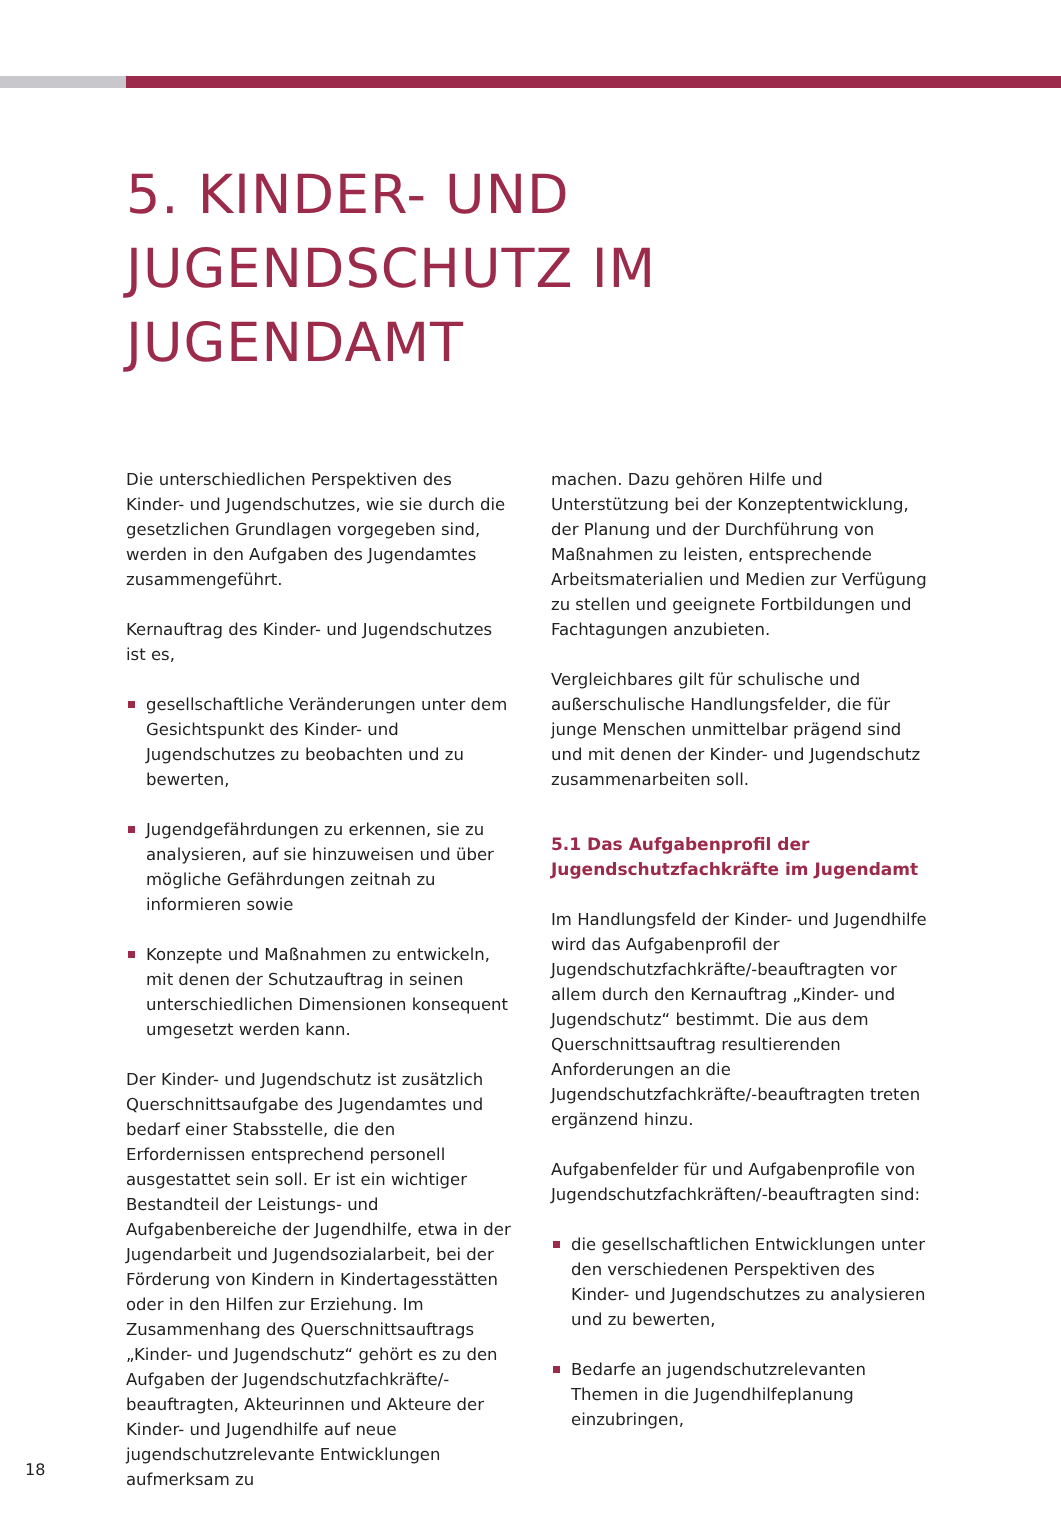5. KINDER- UND
JUGENDSCHUTZ IM
JUGENDAMT
Die unterschiedlichen Perspektiven des Kinder- und Jugendschutzes, wie sie durch die gesetzlichen Grundlagen vorgegeben sind, werden in den Aufgaben des Jugendamtes zusammengeführt.
Kernauftrag des Kinder- und Jugendschutzes ist es,
gesellschaftliche Veränderungen unter dem Gesichtspunkt des Kinder- und Jugendschutzes zu beobachten und zu bewerten,
Jugendgefährdungen zu erkennen, sie zu analysieren, auf sie hinzuweisen und über mögliche Gefährdungen zeitnah zu informieren sowie
Konzepte und Maßnahmen zu entwickeln, mit denen der Schutzauftrag in seinen unterschiedlichen Dimensionen konsequent umgesetzt werden kann.
Der Kinder- und Jugendschutz ist zusätzlich Querschnittsaufgabe des Jugendamtes und bedarf einer Stabsstelle, die den Erfordernissen entsprechend personell ausgestattet sein soll. Er ist ein wichtiger Bestandteil der Leistungs- und Aufgabenbereiche der Jugendhilfe, etwa in der Jugendarbeit und Jugendsozialarbeit, bei der Förderung von Kindern in Kindertagesstätten oder in den Hilfen zur Erziehung. Im Zusammenhang des Querschnittsauftrags „Kinder- und Jugendschutz“ gehört es zu den Aufgaben der Jugendschutzfachkräfte/-beauftragten, Akteurinnen und Akteure der Kinder- und Jugendhilfe auf neue jugendschutzrelevante Entwicklungen aufmerksam zu
machen. Dazu gehören Hilfe und Unterstützung bei der Konzeptentwicklung, der Planung und der Durchführung von Maßnahmen zu leisten, entsprechende Arbeitsmaterialien und Medien zur Verfügung zu stellen und geeignete Fortbildungen und Fachtagungen anzubieten.
Vergleichbares gilt für schulische und außerschulische Handlungsfelder, die für junge Menschen unmittelbar prägend sind und mit denen der Kinder- und Jugendschutz zusammenarbeiten soll.
5.1 Das Aufgabenprofil der
Jugendschutzfachkräfte im Jugendamt
Im Handlungsfeld der Kinder- und Jugendhilfe wird das Aufgabenprofil der Jugendschutzfachkräfte/-beauftragten vor allem durch den Kernauftrag „Kinder- und Jugendschutz“ bestimmt. Die aus dem Querschnittsauftrag resultierenden Anforderungen an die Jugendschutzfachkräfte/-beauftragten treten ergänzend hinzu.
Aufgabenfelder für und Aufgabenprofile von Jugendschutzfachkräften/-beauftragten sind:
die gesellschaftlichen Entwicklungen unter den verschiedenen Perspektiven des Kinder- und Jugendschutzes zu analysieren und zu bewerten,
Bedarfe an jugendschutzrelevanten Themen in die Jugendhilfeplanung einzubringen,
18